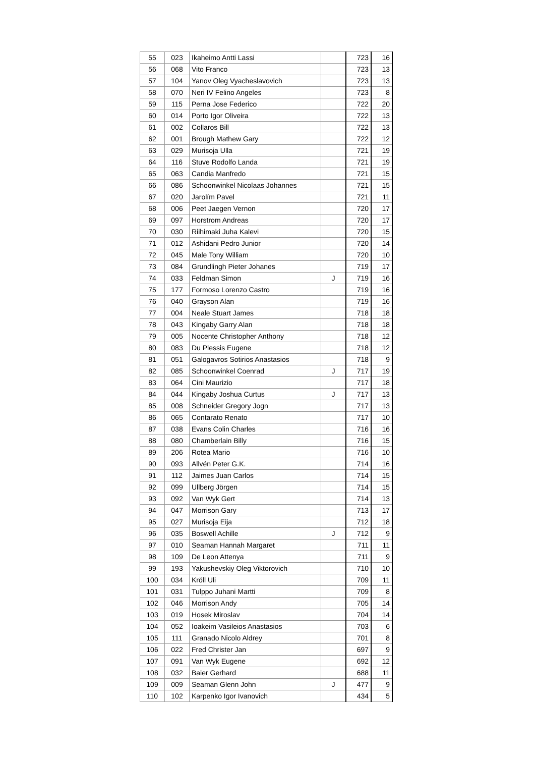| 55 | 023 | Ikaheimo Antti Lassi | | 723 | 16 |
| 56 | 068 | Vito Franco | | 723 | 13 |
| 57 | 104 | Yanov Oleg Vyacheslavovich | | 723 | 13 |
| 58 | 070 | Neri IV Felino Angeles | | 723 | 8 |
| 59 | 115 | Perna Jose Federico | | 722 | 20 |
| 60 | 014 | Porto Igor Oliveira | | 722 | 13 |
| 61 | 002 | Collaros Bill | | 722 | 13 |
| 62 | 001 | Brough Mathew Gary | | 722 | 12 |
| 63 | 029 | Murisoja Ulla | | 721 | 19 |
| 64 | 116 | Stuve Rodolfo Landa | | 721 | 19 |
| 65 | 063 | Candia Manfredo | | 721 | 15 |
| 66 | 086 | Schoonwinkel Nicolaas Johannes | | 721 | 15 |
| 67 | 020 | Jarolím Pavel | | 721 | 11 |
| 68 | 006 | Peet Jaegen Vernon | | 720 | 17 |
| 69 | 097 | Horstrom Andreas | | 720 | 17 |
| 70 | 030 | Riihimaki Juha Kalevi | | 720 | 15 |
| 71 | 012 | Ashidani Pedro Junior | | 720 | 14 |
| 72 | 045 | Male Tony William | | 720 | 10 |
| 73 | 084 | Grundlingh Pieter Johanes | | 719 | 17 |
| 74 | 033 | Feldman Simon | J | 719 | 16 |
| 75 | 177 | Formoso Lorenzo Castro | | 719 | 16 |
| 76 | 040 | Grayson Alan | | 719 | 16 |
| 77 | 004 | Neale Stuart James | | 718 | 18 |
| 78 | 043 | Kingaby Garry Alan | | 718 | 18 |
| 79 | 005 | Nocente Christopher Anthony | | 718 | 12 |
| 80 | 083 | Du Plessis Eugene | | 718 | 12 |
| 81 | 051 | Galogavros Sotirios Anastasios | | 718 | 9 |
| 82 | 085 | Schoonwinkel Coenrad | J | 717 | 19 |
| 83 | 064 | Cini Maurizio | | 717 | 18 |
| 84 | 044 | Kingaby Joshua Curtus | J | 717 | 13 |
| 85 | 008 | Schneider Gregory Jogn | | 717 | 13 |
| 86 | 065 | Contarato Renato | | 717 | 10 |
| 87 | 038 | Evans Colin Charles | | 716 | 16 |
| 88 | 080 | Chamberlain Billy | | 716 | 15 |
| 89 | 206 | Rotea Mario | | 716 | 10 |
| 90 | 093 | Allvén Peter G.K. | | 714 | 16 |
| 91 | 112 | Jaimes Juan Carlos | | 714 | 15 |
| 92 | 099 | Ullberg Jörgen | | 714 | 15 |
| 93 | 092 | Van Wyk Gert | | 714 | 13 |
| 94 | 047 | Morrison Gary | | 713 | 17 |
| 95 | 027 | Murisoja Eija | | 712 | 18 |
| 96 | 035 | Boswell Achille | J | 712 | 9 |
| 97 | 010 | Seaman Hannah Margaret | | 711 | 11 |
| 98 | 109 | De Leon Attenya | | 711 | 9 |
| 99 | 193 | Yakushevskiy Oleg Viktorovich | | 710 | 10 |
| 100 | 034 | Kröll Uli | | 709 | 11 |
| 101 | 031 | Tulppo Juhani Martti | | 709 | 8 |
| 102 | 046 | Morrison Andy | | 705 | 14 |
| 103 | 019 | Hosek Miroslav | | 704 | 14 |
| 104 | 052 | Ioakeim Vasileios Anastasios | | 703 | 6 |
| 105 | 111 | Granado Nicolo Aldrey | | 701 | 8 |
| 106 | 022 | Fred Christer Jan | | 697 | 9 |
| 107 | 091 | Van Wyk Eugene | | 692 | 12 |
| 108 | 032 | Baier Gerhard | | 688 | 11 |
| 109 | 009 | Seaman Glenn John | J | 477 | 9 |
| 110 | 102 | Karpenko Igor Ivanovich | | 434 | 5 |